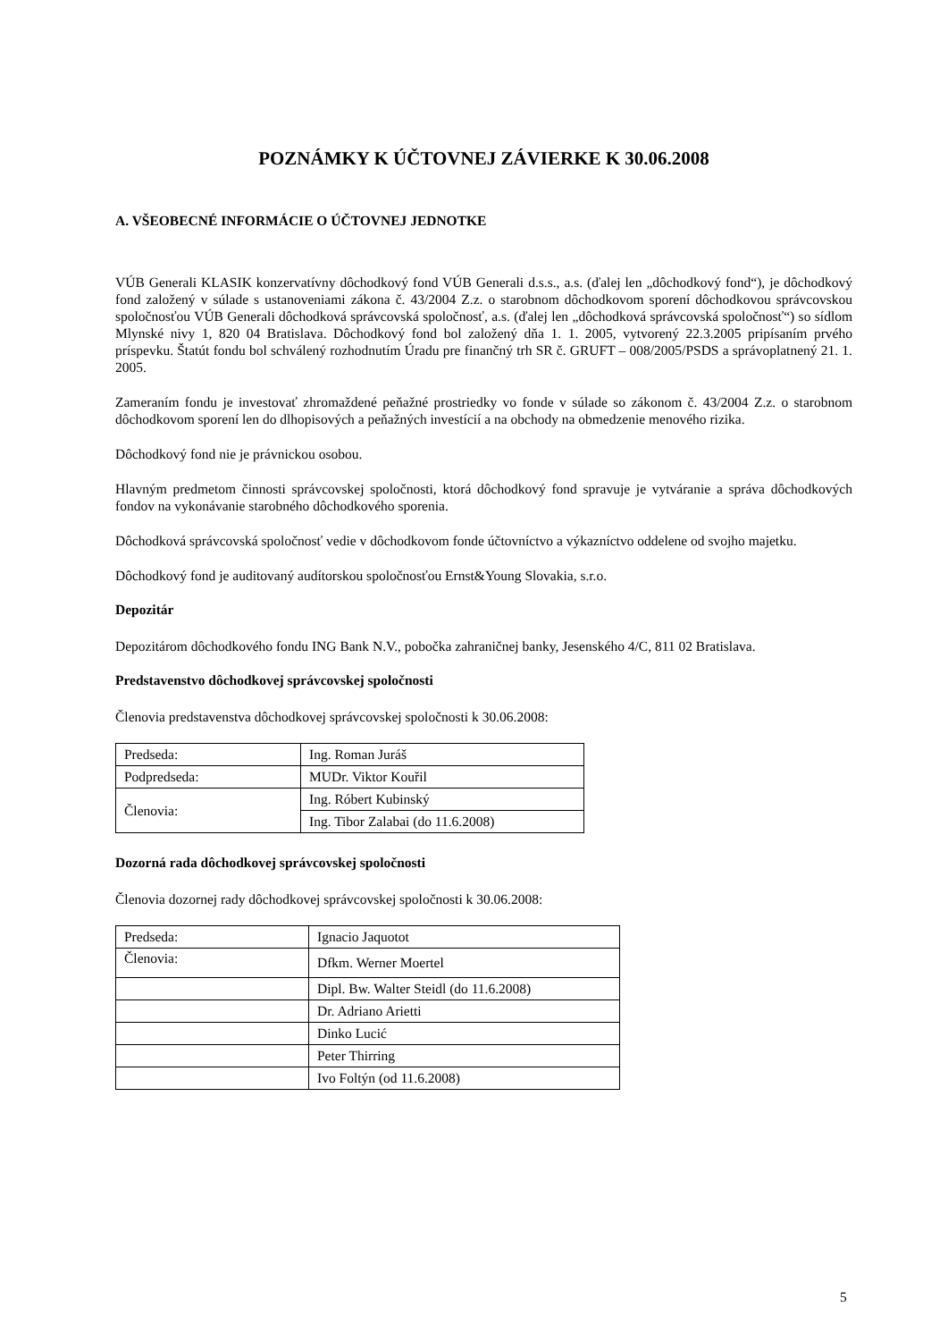POZNÁMKY K ÚČTOVNEJ ZÁVIERKE K 30.06.2008
A. VŠEOBECNÉ INFORMÁCIE O ÚČTOVNEJ JEDNOTKE
VÚB Generali KLASIK konzervatívny dôchodkový fond VÚB Generali d.s.s., a.s. (ďalej len „dôchodkový fond“), je dôchodkový fond založený v súlade s ustanoveniami zákona č. 43/2004 Z.z. o starobnom dôchodkovom sporení dôchodkovou správcovskou spoločnosťou VÚB Generali dôchodková správcovská spoločnosť, a.s. (ďalej len „dôchodková správcovská spoločnosť“) so sídlom Mlynské nivy 1, 820 04 Bratislava. Dôchodkový fond bol založený dňa 1. 1. 2005, vytvorený 22.3.2005 pripísaním prvého príspevku. Štatút fondu bol schválený rozhodnutím Úradu pre finančný trh SR č. GRUFT – 008/2005/PSDS a správoplatnený 21. 1. 2005.
Zameraním fondu je investovať zhromaždené peňažné prostriedky vo fonde v súlade so zákonom č. 43/2004 Z.z. o starobnom dôchodkovom sporení len do dlhopisových a peňažných investícií a na obchody na obmedzenie menového rizika.
Dôchodkový fond nie je právnickou osobou.
Hlavným predmetom činnosti správcovskej spoločnosti, ktorá dôchodkový fond spravuje je vytváranie a správa dôchodkových fondov na vykonávanie starobného dôchodkového sporenia.
Dôchodková správcovská spoločnosť vedie v dôchodkovom fonde účtovníctvo a výkazníctvo oddelene od svojho majetku.
Dôchodkový fond je auditovaný audítorskou spoločnosťou Ernst&Young Slovakia, s.r.o.
Depozitár
Depozitárom dôchodkového fondu ING Bank N.V., pobočka zahraničnej banky, Jesenského 4/C, 811 02 Bratislava.
Predstavenstvo dôchodkovej správcovskej spoločnosti
Členovia predstavenstva dôchodkovej správcovskej spoločnosti k 30.06.2008:
| Predseda: | Ing. Roman Juráš |
| Podpredseda: | MUDr. Viktor Kouřil |
| Členovia: | Ing. Róbert Kubinský |
| | Ing. Tibor Zalabai (do 11.6.2008) |
Dozorná rada dôchodkovej správcovskej spoločnosti
Členovia dozornej rady dôchodkovej správcovskej spoločnosti k 30.06.2008:
| Predseda: | Ignacio Jaquotot |
| Členovia: | Dfkm. Werner Moertel |
| | Dipl. Bw. Walter Steidl (do 11.6.2008) |
| | Dr. Adriano Arietti |
| | Dinko Lucić |
| | Peter Thirring |
| | Ivo Foltýn (od 11.6.2008) |
5